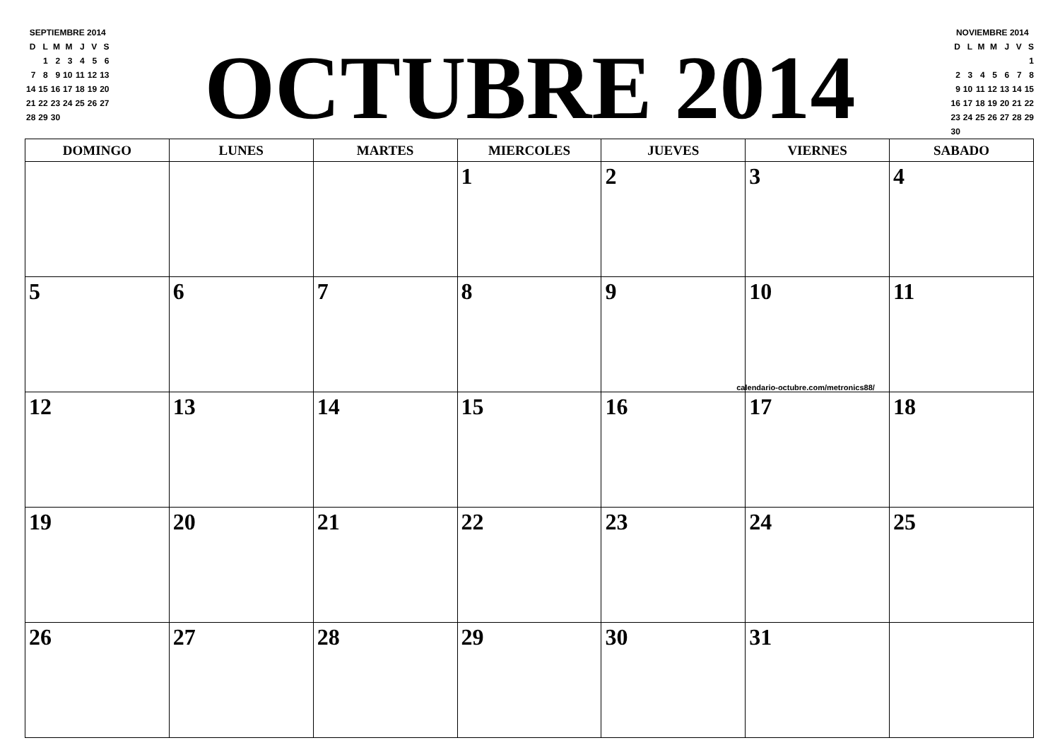| SEPTIEMBRE 2014 | | | | | | |
| D | L | M | M | J | V | S |
| | 1 | 2 | 3 | 4 | 5 | 6 |
| 7 | 8 | 9 | 10 | 11 | 12 | 13 |
| 14 | 15 | 16 | 17 | 18 | 19 | 20 |
| 21 | 22 | 23 | 24 | 25 | 26 | 27 |
| 28 | 29 | 30 | | | | |
OCTUBRE 2014
| NOVIEMBRE 2014 | | | | | | |
| D | L | M | M | J | V | S |
| | | | | | | 1 |
| 2 | 3 | 4 | 5 | 6 | 7 | 8 |
| 9 | 10 | 11 | 12 | 13 | 14 | 15 |
| 16 | 17 | 18 | 19 | 20 | 21 | 22 |
| 23 | 24 | 25 | 26 | 27 | 28 | 29 |
| 30 | | | | | | |
| DOMINGO | LUNES | MARTES | MIERCOLES | JUEVES | VIERNES | SABADO |
| --- | --- | --- | --- | --- | --- | --- |
| | | | 1 | 2 | 3 | 4 |
| 5 | 6 | 7 | 8 | 9 | 10 calendario-octubre.com/metronics88/ | 11 |
| 12 | 13 | 14 | 15 | 16 | 17 | 18 |
| 19 | 20 | 21 | 22 | 23 | 24 | 25 |
| 26 | 27 | 28 | 29 | 30 | 31 | |